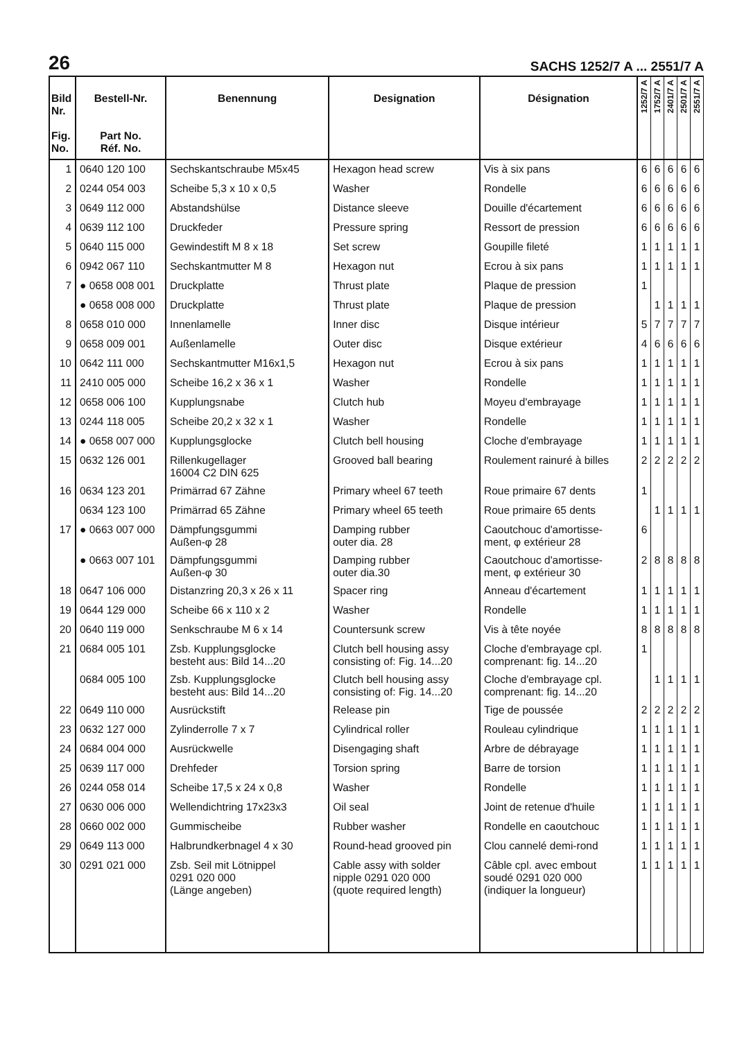26 SACHS 1252/7 A ... 2551/7 A
| Bild Nr. Fig. No. | Bestell-Nr. Part No. Réf. No. | Benennung | Designation | Désignation | 1252/7 A | 1752/7 A | 2401/7 A | 2501/7 A | 2551/7 A |
| --- | --- | --- | --- | --- | --- | --- | --- | --- | --- |
| 1 | 0640 120 100 | Sechskantschraube M5x45 | Hexagon head screw | Vis à six pans | 6 | 6 | 6 | 6 | 6 |
| 2 | 0244 054 003 | Scheibe 5,3 x 10 x 0,5 | Washer | Rondelle | 6 | 6 | 6 | 6 | 6 |
| 3 | 0649 112 000 | Abstandshülse | Distance sleeve | Douille d'écartement | 6 | 6 | 6 | 6 | 6 |
| 4 | 0639 112 100 | Druckfeder | Pressure spring | Ressort de pression | 6 | 6 | 6 | 6 | 6 |
| 5 | 0640 115 000 | Gewindestift M 8 x 18 | Set screw | Goupille fileté | 1 | 1 | 1 | 1 | 1 |
| 6 | 0942 067 110 | Sechskantmutter M 8 | Hexagon nut | Ecrou à six pans | 1 | 1 | 1 | 1 | 1 |
| 7 | ● 0658 008 001 | Druckplatte | Thrust plate | Plaque de pression | 1 | | | | |
| | ● 0658 008 000 | Druckplatte | Thrust plate | Plaque de pression | | 1 | 1 | 1 | 1 |
| 8 | 0658 010 000 | Innenlamelle | Inner disc | Disque intérieur | 5 | 7 | 7 | 7 | 7 |
| 9 | 0658 009 001 | Außenlamelle | Outer disc | Disque extérieur | 4 | 6 | 6 | 6 | 6 |
| 10 | 0642 111 000 | Sechskantmutter M16x1,5 | Hexagon nut | Ecrou à six pans | 1 | 1 | 1 | 1 | 1 |
| 11 | 2410 005 000 | Scheibe 16,2 x 36 x 1 | Washer | Rondelle | 1 | 1 | 1 | 1 | 1 |
| 12 | 0658 006 100 | Kupplungsnabe | Clutch hub | Moyeu d'embrayage | 1 | 1 | 1 | 1 | 1 |
| 13 | 0244 118 005 | Scheibe 20,2 x 32 x 1 | Washer | Rondelle | 1 | 1 | 1 | 1 | 1 |
| 14 | ● 0658 007 000 | Kupplungsglocke | Clutch bell housing | Cloche d'embrayage | 1 | 1 | 1 | 1 | 1 |
| 15 | 0632 126 001 | Rillenkugellager 16004 C2 DIN 625 | Grooved ball bearing | Roulement rainuré à billes | 2 | 2 | 2 | 2 | 2 |
| 16 | 0634 123 201 | Primärrad 67 Zähne | Primary wheel 67 teeth | Roue primaire 67 dents | 1 | | | | |
| | 0634 123 100 | Primärrad 65 Zähne | Primary wheel 65 teeth | Roue primaire 65 dents | | 1 | 1 | 1 | 1 |
| 17 | ● 0663 007 000 | Dämpfungsgummi Außen-φ 28 | Damping rubber outer dia. 28 | Caoutchouc d'amortisse- ment, φ extérieur 28 | 6 | | | | |
| | ● 0663 007 101 | Dämpfungsgummi Außen-φ 30 | Damping rubber outer dia.30 | Caoutchouc d'amortisse- ment, φ extérieur 30 | 2 | 8 | 8 | 8 | 8 |
| 18 | 0647 106 000 | Distanzring 20,3 x 26 x 11 | Spacer ring | Anneau d'écartement | 1 | 1 | 1 | 1 | 1 |
| 19 | 0644 129 000 | Scheibe 66 x 110 x 2 | Washer | Rondelle | 1 | 1 | 1 | 1 | 1 |
| 20 | 0640 119 000 | Senkschraube M 6 x 14 | Countersunk screw | Vis à tête noyée | 8 | 8 | 8 | 8 | 8 |
| 21 | 0684 005 101 | Zsb. Kupplungsglocke besteht aus: Bild 14...20 | Clutch bell housing assy consisting of: Fig. 14...20 | Cloche d'embrayage cpl. comprenant: fig. 14...20 | 1 | | | | |
| | 0684 005 100 | Zsb. Kupplungsglocke besteht aus: Bild 14...20 | Clutch bell housing assy consisting of: Fig. 14...20 | Cloche d'embrayage cpl. comprenant: fig. 14...20 | | 1 | 1 | 1 | 1 |
| 22 | 0649 110 000 | Ausrückstift | Release pin | Tige de poussée | 2 | 2 | 2 | 2 | 2 |
| 23 | 0632 127 000 | Zylinderrolle 7 x 7 | Cylindrical roller | Rouleau cylindrique | 1 | 1 | 1 | 1 | 1 |
| 24 | 0684 004 000 | Ausrückwelle | Disengaging shaft | Arbre de débrayage | 1 | 1 | 1 | 1 | 1 |
| 25 | 0639 117 000 | Drehfeder | Torsion spring | Barre de torsion | 1 | 1 | 1 | 1 | 1 |
| 26 | 0244 058 014 | Scheibe 17,5 x 24 x 0,8 | Washer | Rondelle | 1 | 1 | 1 | 1 | 1 |
| 27 | 0630 006 000 | Wellendichtring 17x23x3 | Oil seal | Joint de retenue d'huile | 1 | 1 | 1 | 1 | 1 |
| 28 | 0660 002 000 | Gummischeibe | Rubber washer | Rondelle en caoutchouc | 1 | 1 | 1 | 1 | 1 |
| 29 | 0649 113 000 | Halbrundkerbnagel 4 x 30 | Round-head grooved pin | Clou cannelé demi-rond | 1 | 1 | 1 | 1 | 1 |
| 30 | 0291 021 000 | Zsb. Seil mit Lötnippel 0291 020 000 (Länge angeben) | Cable assy with solder nipple 0291 020 000 (quote required length) | Câble cpl. avec embout soudé 0291 020 000 (indiquer la longueur) | 1 | 1 | 1 | 1 | 1 |